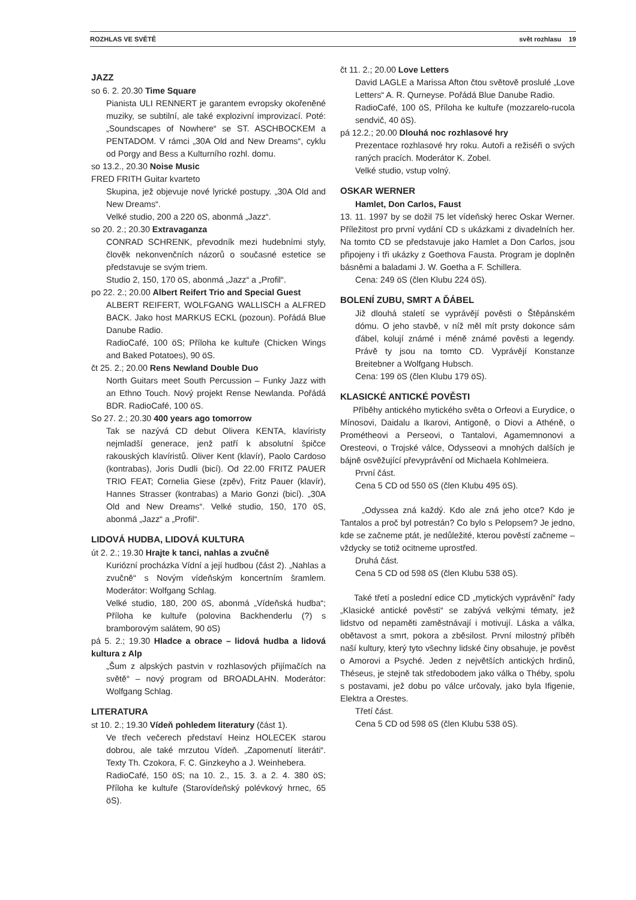ROZHLAS VE SVĚTĚ svět rozhlasu 19
JAZZ
so 6. 2. 20.30 Time Square
Pianista ULI RENNERT je garantem evropsky okořeněné muziky, se subtilní, ale také explozivní improvizací. Poté: „Soundscapes of Nowhere“ se ST. ASCHBOCKEM a PENTADOM. V rámci „30A Old and New Dreams“, cyklu od Porgy and Bess a Kulturního rozhl. domu.
so 13.2., 20.30 Noise Music
FRED FRITH Guitar kvarteto
Skupina, jež objevuje nové lyrické postupy. „30A Old and New Dreams“.
Velké studio, 200 a 220 öS, abonmá „Jazz“.
so 20. 2.; 20.30 Extravaganza
CONRAD SCHRENK, převodník mezi hudebními styly, člověk nekonvenčních názorů o současné estetice se představuje se svým triem.
Studio 2, 150, 170 öS, abonmá „Jazz“ a „Profil“.
po 22. 2.; 20.00 Albert Reifert Trio and Special Guest
ALBERT REIFERT, WOLFGANG WALLISCH a ALFRED BACK. Jako host MARKUS ECKL (pozoun). Pořádá Blue Danube Radio.
RadioCafé, 100 öS; Příloha ke kultuře (Chicken Wings and Baked Potatoes), 90 öS.
čt 25. 2.; 20.00 Rens Newland Double Duo
North Guitars meet South Percussion – Funky Jazz with an Ethno Touch. Nový projekt Rense Newlanda. Pořádá BDR. RadioCafé, 100 öS.
So 27. 2.; 20.30 400 years ago tomorrow
Tak se nazývá CD debut Olivera KENTA, klavíristy nejmladší generace, jenž patří k absolutní špičce rakouských klavíristů. Oliver Kent (klavír), Paolo Cardoso (kontrabas), Joris Dudli (bicí). Od 22.00 FRITZ PAUER TRIO FEAT; Cornelia Giese (zpěv), Fritz Pauer (klavír), Hannes Strasser (kontrabas) a Mario Gonzi (bicí). „30A Old and New Dreams“. Velké studio, 150, 170 öS, abonmá „Jazz“ a „Profil“.
LIDOVÁ HUDBA, LIDOVÁ KULTURA
út 2. 2.; 19.30 Hrajte k tanci, nahlas a zvučně
Kuriózní procházka Vídní a její hudbou (část 2). „Nahlas a zvučně“ s Novým vídeňským koncertním šramlem. Moderátor: Wolfgang Schlag.
Velké studio, 180, 200 öS, abonmá „Vídeňská hudba“; Příloha ke kultuře (polovina Backhenderlu (?) s bramborovým salátem, 90 öS)
pá 5. 2.; 19.30 Hladce a obrace – lidová hudba a lidová kultura z Alp
„Šum z alpských pastvin v rozhlasových přijímačích na světě“ – nový program od BROADLAHN. Moderátor: Wolfgang Schlag.
LITERATURA
st 10. 2.; 19.30 Vídeň pohledem literatury (část 1).
Ve třech večerech představí Heinz HOLECEK starou dobrou, ale také mrzutou Vídeň. „Zapomenutí literáti“. Texty Th. Czokora, F. C. Ginzkeyho a J. Weinhebera.
RadioCafé, 150 öS; na 10. 2., 15. 3. a 2. 4. 380 öS; Příloha ke kultuře (Starovídeňský polévkový hrnec, 65 öS).
čt 11. 2.; 20.00 Love Letters
David LAGLE a Marissa Afton čtou světově proslulé „Love Letters“ A. R. Qurneyse. Pořádá Blue Danube Radio.
RadioCafé, 100 öS, Příloha ke kultuře (mozzarelo-rucola sendvič, 40 öS).
pá 12.2.; 20.00 Dlouhá noc rozhlasové hry
Prezentace rozhlasové hry roku. Autoři a režiséři o svých raných pracích. Moderátor K. Zobel.
Velké studio, vstup volný.
OSKAR WERNER
Hamlet, Don Carlos, Faust
13. 11. 1997 by se dožil 75 let vídeňský herec Oskar Werner. Příležitost pro první vydání CD s ukázkami z divadelních her. Na tomto CD se představuje jako Hamlet a Don Carlos, jsou připojeny i tři ukázky z Goethova Fausta. Program je doplněn básněmi a baladami J. W. Goetha a F. Schillera.
Cena: 249 öS (člen Klubu 224 öS).
BOLENÍ ZUBU, SMRT A ĎÁBEL
Již dlouhá staletí se vyprávějí pověsti o Štěpánském dómu. O jeho stavbě, v níž měl mít prsty dokonce sám ďábel, kolují známé i méně známé pověsti a legendy. Právě ty jsou na tomto CD. Vyprávějí Konstanze Breitebner a Wolfgang Hubsch.
Cena: 199 öS (člen Klubu 179 öS).
KLASICKÉ ANTICKÉ POVĚSTI
Příběhy antického mytického světa o Orfeovi a Eurydice, o Mínosovi, Daidalu a Ikarovi, Antigoně, o Diovi a Athéně, o Prométheovi a Perseovi, o Tantalovi, Agamemnonovi a Oresteovi, o Trojské válce, Odysseovi a mnohých dalších je bájně osvěžující převyprávění od Michaela Kohlmeiera.
První část.
Cena 5 CD od 550 öS (člen Klubu 495 öS).
„Odyssea zná každý. Kdo ale zná jeho otce? Kdo je Tantalos a proč byl potrestán? Co bylo s Pelopsem? Je jedno, kde se začneme ptát, je nedůležité, kterou pověstí začneme – vždycky se totiž ocitneme uprostřed.
Druhá část.
Cena 5 CD od 598 öS (člen Klubu 538 öS).
Také třetí a poslední edice CD „mytických vyprávění“ řady „Klasické antické pověsti“ se zabývá velkými tématy, jež lidstvo od nepaměti zaměstnávají i motivují. Láska a válka, obětavost a smrt, pokora a zběsilost. První milostný příběh naší kultury, který tyto všechny lidské činy obsahuje, je pověst o Amorovi a Psyché. Jeden z největších antických hrdinů, Théseus, je stejně tak středobodem jako válka o Théby, spolu s postavami, jež dobu po válce určovaly, jako byla Ifigenie, Elektra a Orestes.
Třetí část.
Cena 5 CD od 598 öS (člen Klubu 538 öS).